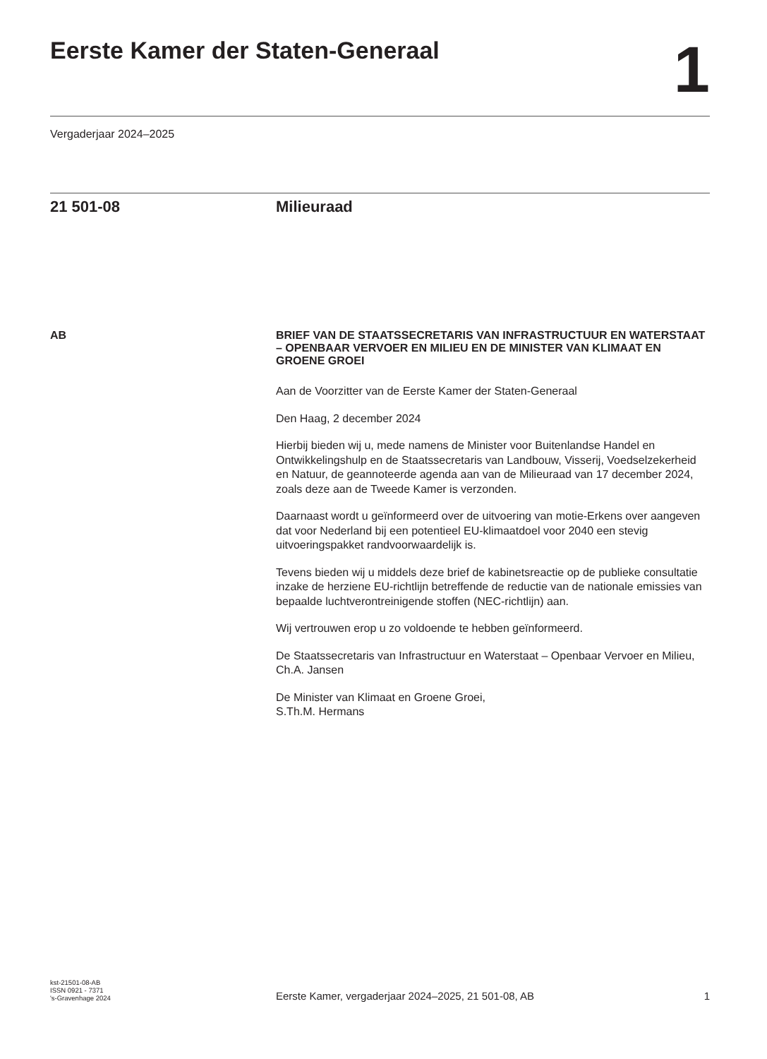Eerste Kamer der Staten-Generaal
1
Vergaderjaar 2024–2025
21 501-08 Milieuraad
AB
BRIEF VAN DE STAATSSECRETARIS VAN INFRASTRUCTUUR EN WATERSTAAT – OPENBAAR VERVOER EN MILIEU EN DE MINISTER VAN KLIMAAT EN GROENE GROEI
Aan de Voorzitter van de Eerste Kamer der Staten-Generaal
Den Haag, 2 december 2024
Hierbij bieden wij u, mede namens de Minister voor Buitenlandse Handel en Ontwikkelingshulp en de Staatssecretaris van Landbouw, Visserij, Voedselzekerheid en Natuur, de geannoteerde agenda aan van de Milieuraad van 17 december 2024, zoals deze aan de Tweede Kamer is verzonden.
Daarnaast wordt u geïnformeerd over de uitvoering van motie-Erkens over aangeven dat voor Nederland bij een potentieel EU-klimaatdoel voor 2040 een stevig uitvoeringspakket randvoorwaardelijk is.
Tevens bieden wij u middels deze brief de kabinetsreactie op de publieke consultatie inzake de herziene EU-richtlijn betreffende de reductie van de nationale emissies van bepaalde luchtverontreinigende stoffen (NEC-richtlijn) aan.
Wij vertrouwen erop u zo voldoende te hebben geïnformeerd.
De Staatssecretaris van Infrastructuur en Waterstaat – Openbaar Vervoer en Milieu,
Ch.A. Jansen
De Minister van Klimaat en Groene Groei,
S.Th.M. Hermans
kst-21501-08-AB
ISSN 0921 - 7371
's-Gravenhage 2024
Eerste Kamer, vergaderjaar 2024–2025, 21 501-08, AB
1